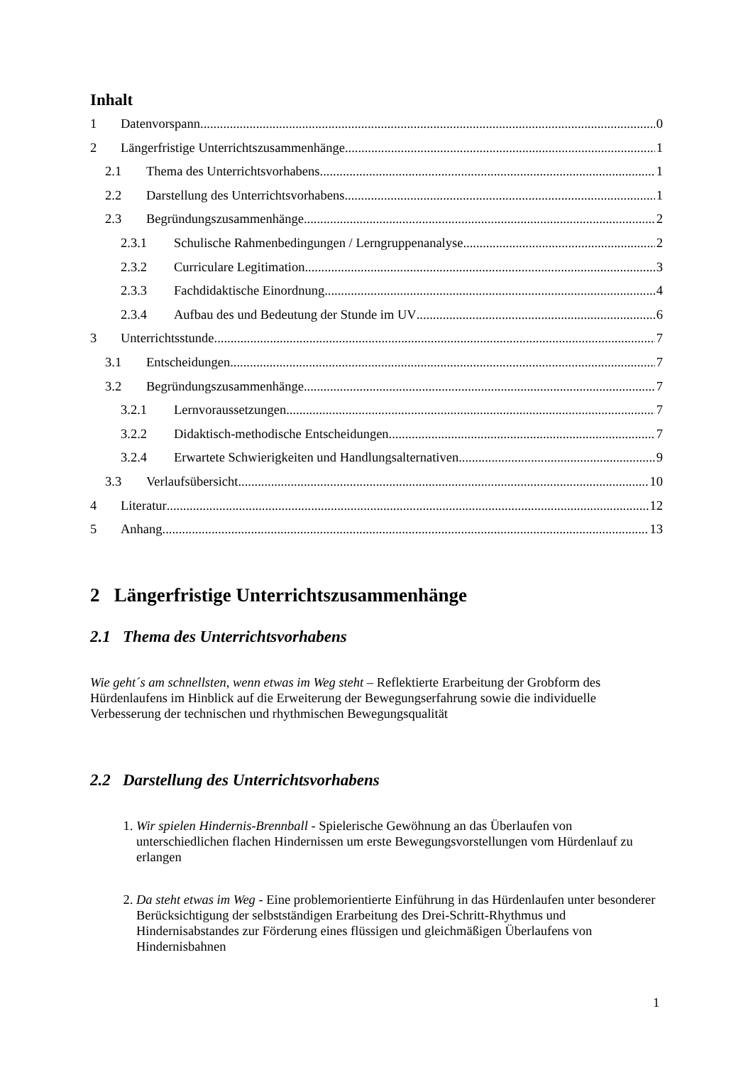Inhalt
1 Datenvorspann 0
2 Längerfristige Unterrichtszusammenhänge 1
2.1 Thema des Unterrichtsvorhabens 1
2.2 Darstellung des Unterrichtsvorhabens 1
2.3 Begründungszusammenhänge 2
2.3.1 Schulische Rahmenbedingungen / Lerngruppenanalyse 2
2.3.2 Curriculare Legitimation 3
2.3.3 Fachdidaktische Einordnung 4
2.3.4 Aufbau des und Bedeutung der Stunde im UV 6
3 Unterrichtsstunde 7
3.1 Entscheidungen 7
3.2 Begründungszusammenhänge 7
3.2.1 Lernvoraussetzungen 7
3.2.2 Didaktisch-methodische Entscheidungen 7
3.2.4 Erwartete Schwierigkeiten und Handlungsalternativen 9
3.3 Verlaufsübersicht 10
4 Literatur 12
5 Anhang 13
2 Längerfristige Unterrichtszusammenhänge
2.1 Thema des Unterrichtsvorhabens
Wie geht´s am schnellsten, wenn etwas im Weg steht – Reflektierte Erarbeitung der Grobform des Hürdenlaufens im Hinblick auf die Erweiterung der Bewegungserfahrung sowie die individuelle Verbesserung der technischen und rhythmischen Bewegungsqualität
2.2 Darstellung des Unterrichtsvorhabens
1. Wir spielen Hindernis-Brennball - Spielerische Gewöhnung an das Überlaufen von unterschiedlichen flachen Hindernissen um erste Bewegungsvorstellungen vom Hürdenlauf zu erlangen
2. Da steht etwas im Weg - Eine problemorientierte Einführung in das Hürdenlaufen unter besonderer Berücksichtigung der selbstständigen Erarbeitung des Drei-Schritt-Rhythmus und Hindernisabstandes zur Förderung eines flüssigen und gleichmäßigen Überlaufens von Hindernisbahnen
1